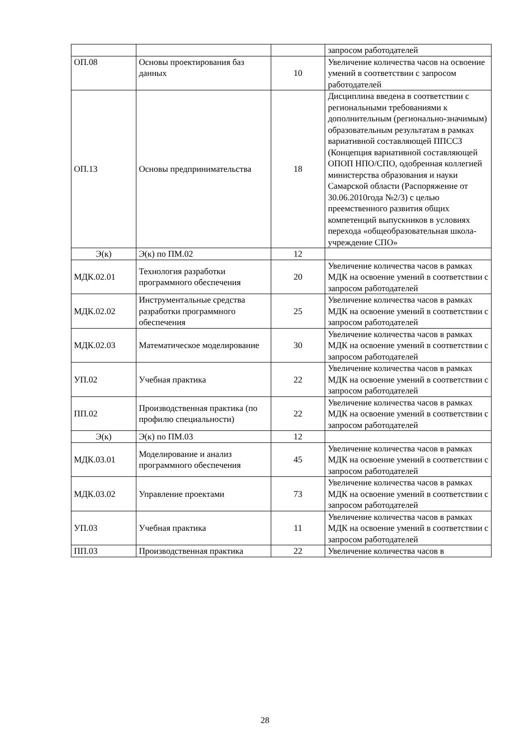| | | | запросом работодателей |
| ОП.08 | Основы проектирования баз данных | 10 | Увеличение количества часов на освоение умений в соответствии с запросом работодателей |
| ОП.13 | Основы предпринимательства | 18 | Дисциплина введена в соответствии с региональными требованиями к дополнительным (регионально-значимым) образовательным результатам в рамках вариативной составляющей ППССЗ (Концепция вариативной составляющей ОПОП НПО/СПО, одобренная коллегией министерства образования и науки Самарской области (Распоряжение от 30.06.2010года №2/3) с целью преемственного развития общих компетенций выпускников в условиях перехода «общеобразовательная школа-учреждение СПО» |
| Э(к) | Э(к) по ПМ.02 | 12 | |
| МДК.02.01 | Технология разработки программного обеспечения | 20 | Увеличение количества часов в рамках МДК на освоение умений в соответствии с запросом работодателей |
| МДК.02.02 | Инструментальные средства разработки программного обеспечения | 25 | Увеличение количества часов в рамках МДК на освоение умений в соответствии с запросом работодателей |
| МДК.02.03 | Математическое моделирование | 30 | Увеличение количества часов в рамках МДК на освоение умений в соответствии с запросом работодателей |
| УП.02 | Учебная практика | 22 | Увеличение количества часов в рамках МДК на освоение умений в соответствии с запросом работодателей |
| ПП.02 | Производственная практика (по профилю специальности) | 22 | Увеличение количества часов в рамках МДК на освоение умений в соответствии с запросом работодателей |
| Э(к) | Э(к) по ПМ.03 | 12 | |
| МДК.03.01 | Моделирование и анализ программного обеспечения | 45 | Увеличение количества часов в рамках МДК на освоение умений в соответствии с запросом работодателей |
| МДК.03.02 | Управление проектами | 73 | Увеличение количества часов в рамках МДК на освоение умений в соответствии с запросом работодателей |
| УП.03 | Учебная практика | 11 | Увеличение количества часов в рамках МДК на освоение умений в соответствии с запросом работодателей |
| ПП.03 | Производственная практика | 22 | Увеличение количества часов в |
28